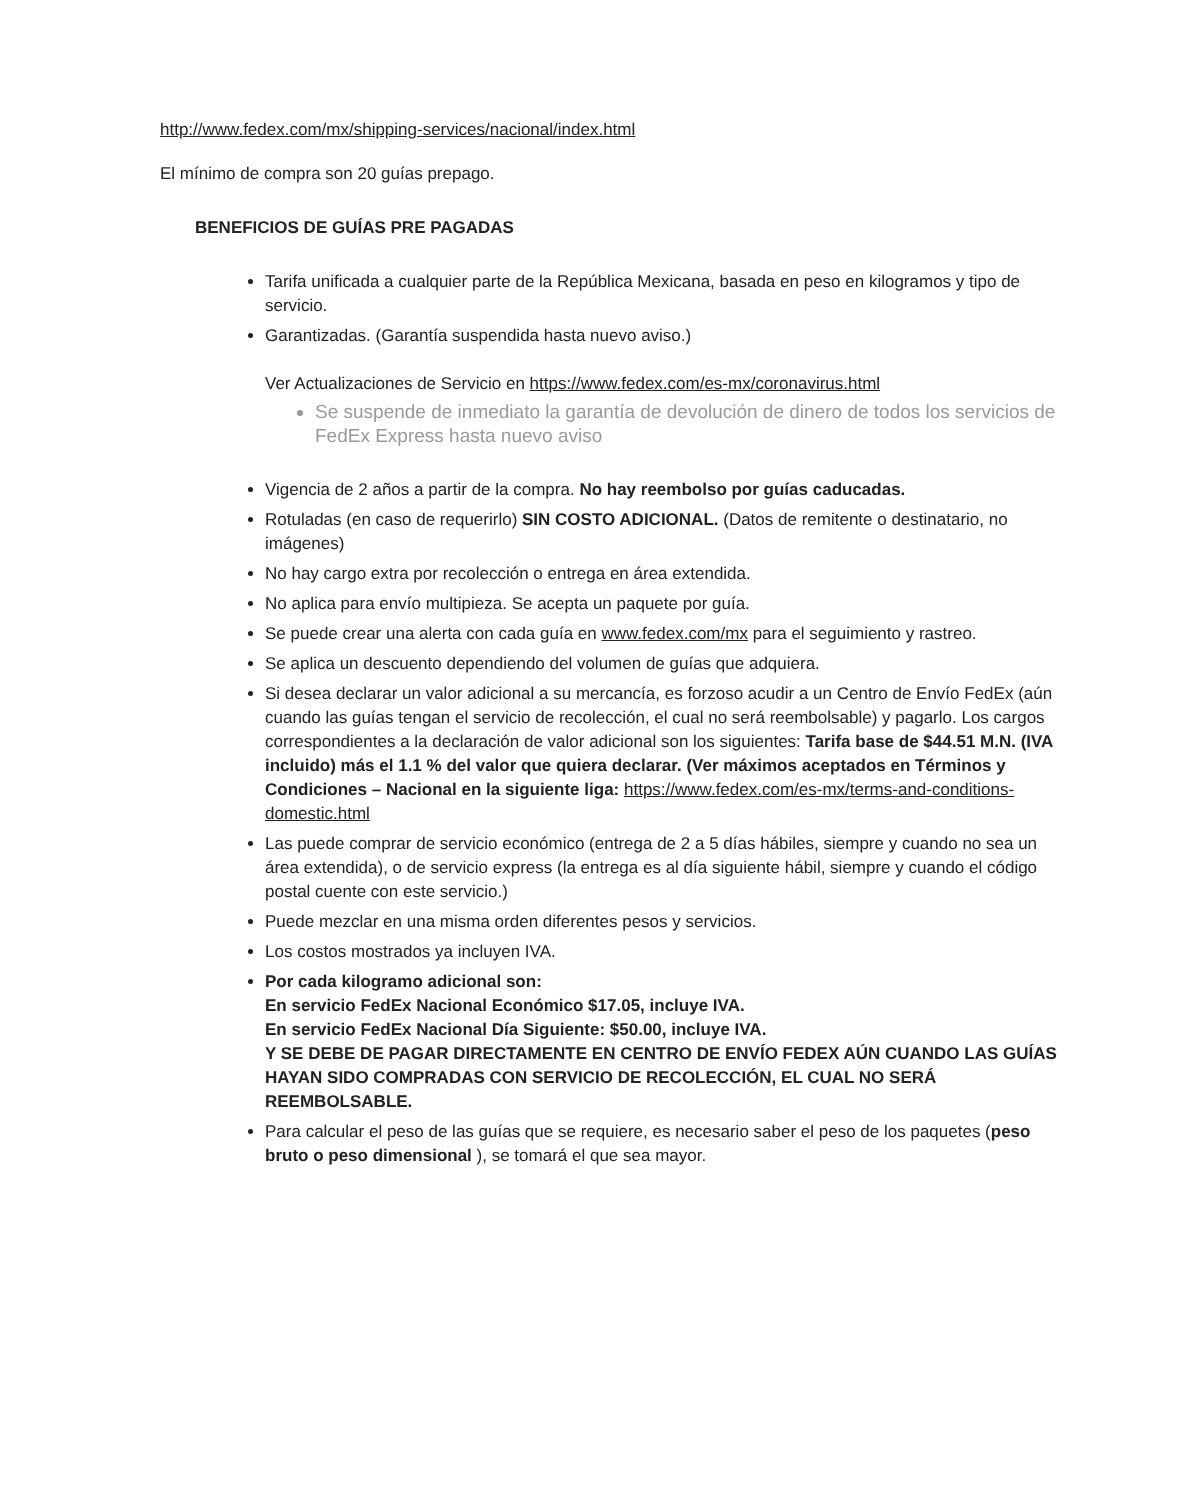http://www.fedex.com/mx/shipping-services/nacional/index.html
El mínimo de compra son 20 guías prepago.
BENEFICIOS DE GUÍAS PRE PAGADAS
Tarifa unificada a cualquier parte de la República Mexicana, basada en peso en kilogramos y tipo de servicio.
Garantizadas. (Garantía suspendida hasta nuevo aviso.)
Ver Actualizaciones de Servicio en https://www.fedex.com/es-mx/coronavirus.html
Se suspende de inmediato la garantía de devolución de dinero de todos los servicios de FedEx Express hasta nuevo aviso
Vigencia de 2 años a partir de la compra. No hay reembolso por guías caducadas.
Rotuladas (en caso de requerirlo) SIN COSTO ADICIONAL. (Datos de remitente o destinatario, no imágenes)
No hay cargo extra por recolección o entrega en área extendida.
No aplica para envío multipieza. Se acepta un paquete por guía.
Se puede crear una alerta con cada guía en www.fedex.com/mx para el seguimiento y rastreo.
Se aplica un descuento dependiendo del volumen de guías que adquiera.
Si desea declarar un valor adicional a su mercancía, es forzoso acudir a un Centro de Envío FedEx (aún cuando las guías tengan el servicio de recolección, el cual no será reembolsable) y pagarlo. Los cargos correspondientes a la declaración de valor adicional son los siguientes: Tarifa base de $44.51 M.N. (IVA incluido) más el 1.1 % del valor que quiera declarar. (Ver máximos aceptados en Términos y Condiciones – Nacional en la siguiente liga: https://www.fedex.com/es-mx/terms-and-conditions-domestic.html
Las puede comprar de servicio económico (entrega de 2 a 5 días hábiles, siempre y cuando no sea un área extendida), o de servicio express (la entrega es al día siguiente hábil, siempre y cuando el código postal cuente con este servicio.)
Puede mezclar en una misma orden diferentes pesos y servicios.
Los costos mostrados ya incluyen IVA.
Por cada kilogramo adicional son:
En servicio FedEx Nacional Económico $17.05, incluye IVA.
En servicio FedEx Nacional Día Siguiente: $50.00, incluye IVA.
Y SE DEBE DE PAGAR DIRECTAMENTE EN CENTRO DE ENVÍO FEDEX AÚN CUANDO LAS GUÍAS HAYAN SIDO COMPRADAS CON SERVICIO DE RECOLECCIÓN, EL CUAL NO SERÁ REEMBOLSABLE.
Para calcular el peso de las guías que se requiere, es necesario saber el peso de los paquetes (peso bruto o peso dimensional ), se tomará el que sea mayor.